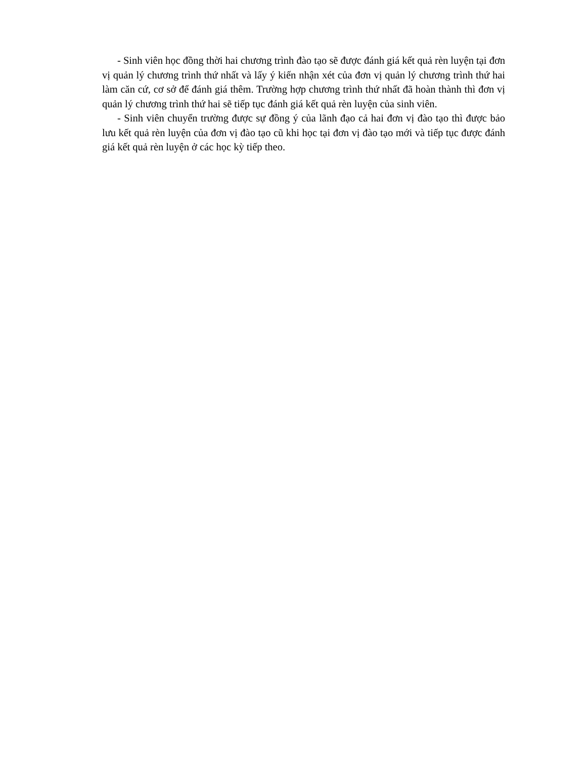- Sinh viên học đồng thời hai chương trình đào tạo sẽ được đánh giá kết quả rèn luyện tại đơn vị quản lý chương trình thứ nhất và lấy ý kiến nhận xét của đơn vị quản lý chương trình thứ hai làm căn cứ, cơ sở để đánh giá thêm. Trường hợp chương trình thứ nhất đã hoàn thành thì đơn vị quản lý chương trình thứ hai sẽ tiếp tục đánh giá kết quả rèn luyện của sinh viên.
- Sinh viên chuyển trường được sự đồng ý của lãnh đạo cả hai đơn vị đào tạo thì được bảo lưu kết quả rèn luyện của đơn vị đào tạo cũ khi học tại đơn vị đào tạo mới và tiếp tục được đánh giá kết quả rèn luyện ở các học kỳ tiếp theo.